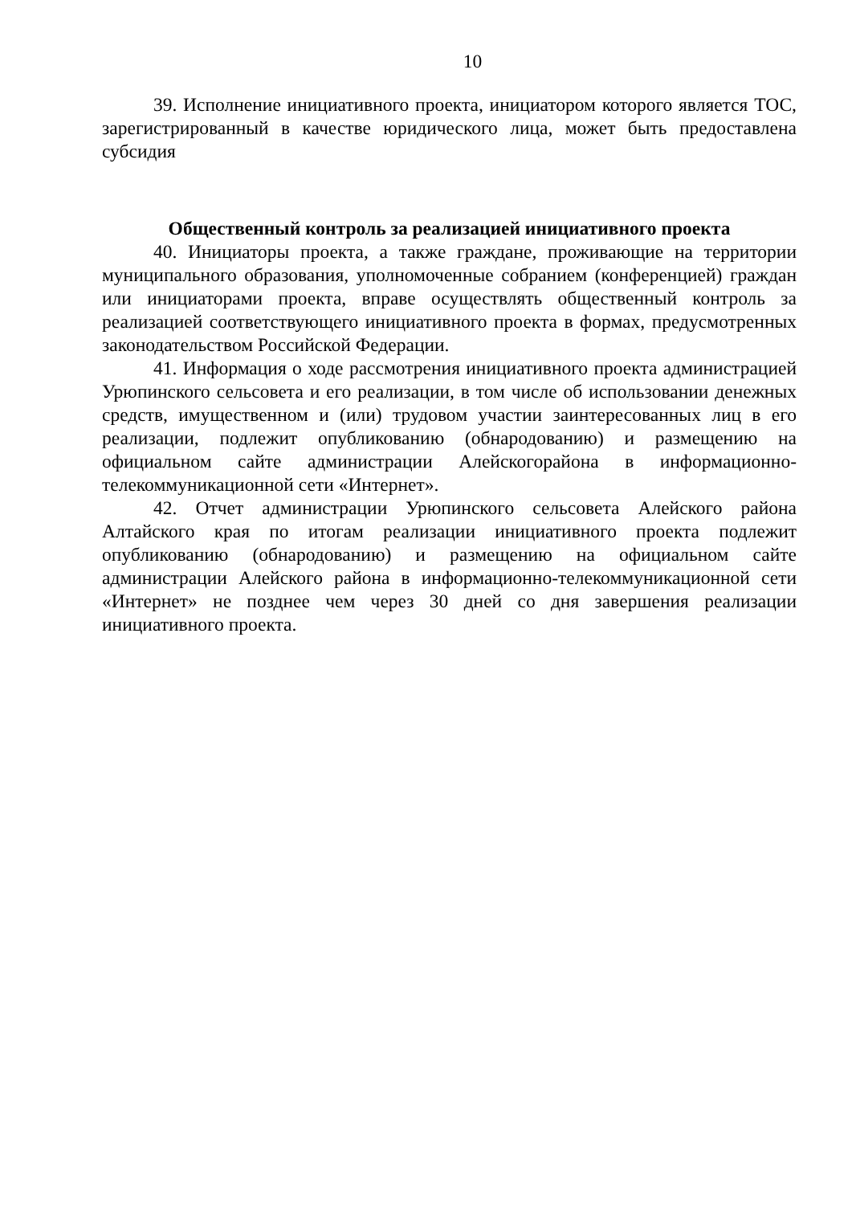10
39. Исполнение инициативного проекта, инициатором которого является ТОС, зарегистрированный в качестве юридического лица, может быть предоставлена субсидия
Общественный контроль за реализацией инициативного проекта
40. Инициаторы проекта, а также граждане, проживающие на территории муниципального образования, уполномоченные собранием (конференцией) граждан или инициаторами проекта, вправе осуществлять общественный контроль за реализацией соответствующего инициативного проекта в формах, предусмотренных законодательством Российской Федерации.
41. Информация о ходе рассмотрения инициативного проекта администрацией Урюпинского сельсовета и его реализации, в том числе об использовании денежных средств, имущественном и (или) трудовом участии заинтересованных лиц в его реализации, подлежит опубликованию (обнародованию) и размещению на официальном сайте администрации Алейскогорайона в информационно-телекоммуникационной сети «Интернет».
42. Отчет администрации Урюпинского сельсовета Алейского района Алтайского края по итогам реализации инициативного проекта подлежит опубликованию (обнародованию) и размещению на официальном сайте администрации Алейского района в информационно-телекоммуникационной сети «Интернет» не позднее чем через 30 дней со дня завершения реализации инициативного проекта.